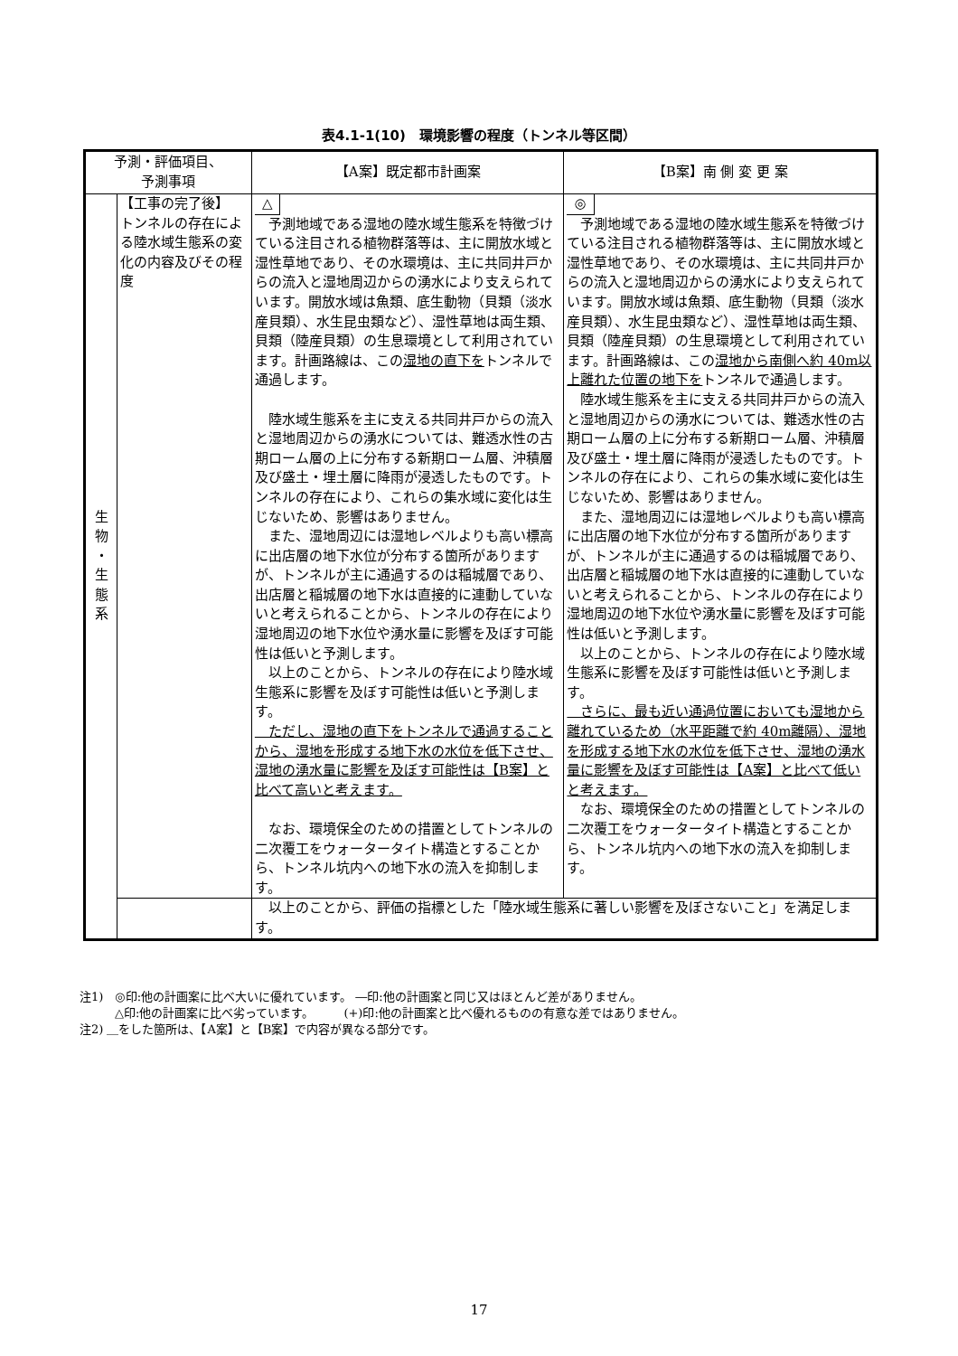表4.1-1(10)　環境影響の程度（トンネル等区間）
| 予測・評価項目、 予測事項 | | 【A案】既定都市計画案 | 【B案】南 側 変 更 案 |
| --- | --- | --- | --- |
| 生 物 ・ 生 態 系 | 【工事の完了後】 トンネルの存在による陸水域生態系の変化の内容及びその程度 | △ 予測地域である湿地の陸水域生態系を特徴づけている注目される植物群落等は、主に開放水域と湿性草地であり、その水環境は、主に共同井戸からの流入と湿地周辺からの湧水により支えられています。開放水域は魚類、底生動物（貝類（淡水産貝類）、水生昆虫類など）、湿性草地は両生類、貝類（陸産貝類）の生息環境として利用されています。計画路線は、この 湿地の直下を トンネルで通過します。 陸水域生態系を主に支える共同井戸からの流入と湿地周辺からの湧水については、難透水性の古期ローム層の上に分布する新期ローム層、沖積層及び盛土・埋土層に降雨が浸透したものです。トンネルの存在により、これらの集水域に変化は生じないため、影響はありません。 また、湿地周辺には湿地レベルよりも高い標高に出店層の地下水位が分布する箇所がありますが、トンネルが主に通過するのは稲城層であり、出店層と稲城層の地下水は直接的に連動していないと考えられることから、トンネルの存在により湿地周辺の地下水位や湧水量に影響を及ぼす可能性は低いと予測します。 以上のことから、トンネルの存在により陸水域生態系に影響を及ぼす可能性は低いと予測します。 ただし、湿地の直下をトンネルで通過することから、湿地を形成する地下水の水位を低下させ、湿地の湧水量に影響を及ぼす可能性は【B案】と比べて高いと考えます。 なお、環境保全のための措置としてトンネルの二次覆工をウォータータイト構造とすることから、トンネル坑内への地下水の流入を抑制します。 | ◎ 予測地域である湿地の陸水域生態系を特徴づけている注目される植物群落等は、主に開放水域と湿性草地であり、その水環境は、主に共同井戸からの流入と湿地周辺からの湧水により支えられています。開放水域は魚類、底生動物（貝類（淡水産貝類）、水生昆虫類など）、湿性草地は両生類、貝類（陸産貝類）の生息環境として利用されています。計画路線は、この 湿地から南側へ約 40m以上離れた位置の地下を トンネルで通過します。 陸水域生態系を主に支える共同井戸からの流入と湿地周辺からの湧水については、難透水性の古期ローム層の上に分布する新期ローム層、沖積層及び盛土・埋土層に降雨が浸透したものです。トンネルの存在により、これらの集水域に変化は生じないため、影響はありません。 また、湿地周辺には湿地レベルよりも高い標高に出店層の地下水位が分布する箇所がありますが、トンネルが主に通過するのは稲城層であり、出店層と稲城層の地下水は直接的に連動していないと考えられることから、トンネルの存在により湿地周辺の地下水位や湧水量に影響を及ぼす可能性は低いと予測します。 以上のことから、トンネルの存在により陸水域生態系に影響を及ぼす可能性は低いと予測します。 さらに、最も近い通過位置においても湿地から離れているため（水平距離で約 40m離隔）、湿地を形成する地下水の水位を低下させ、湿地の湧水量に影響を及ぼす可能性は【A案】と比べて低いと考えます。 なお、環境保全のための措置としてトンネルの二次覆工をウォータータイト構造とすることから、トンネル坑内への地下水の流入を抑制します。 |
| | | 以上のことから、評価の指標とした「陸水域生態系に著しい影響を及ぼさないこと」を満足します。 | |
注1)　◎印:他の計画案に比べ大いに優れています。 ―印:他の計画案と同じ又はほとんど差がありません。
　　　△印:他の計画案に比べ劣っています。　　　(+)印:他の計画案と比べ優れるものの有意な差ではありません。
注2) ＿をした箇所は、【A案】と【B案】で内容が異なる部分です。
17